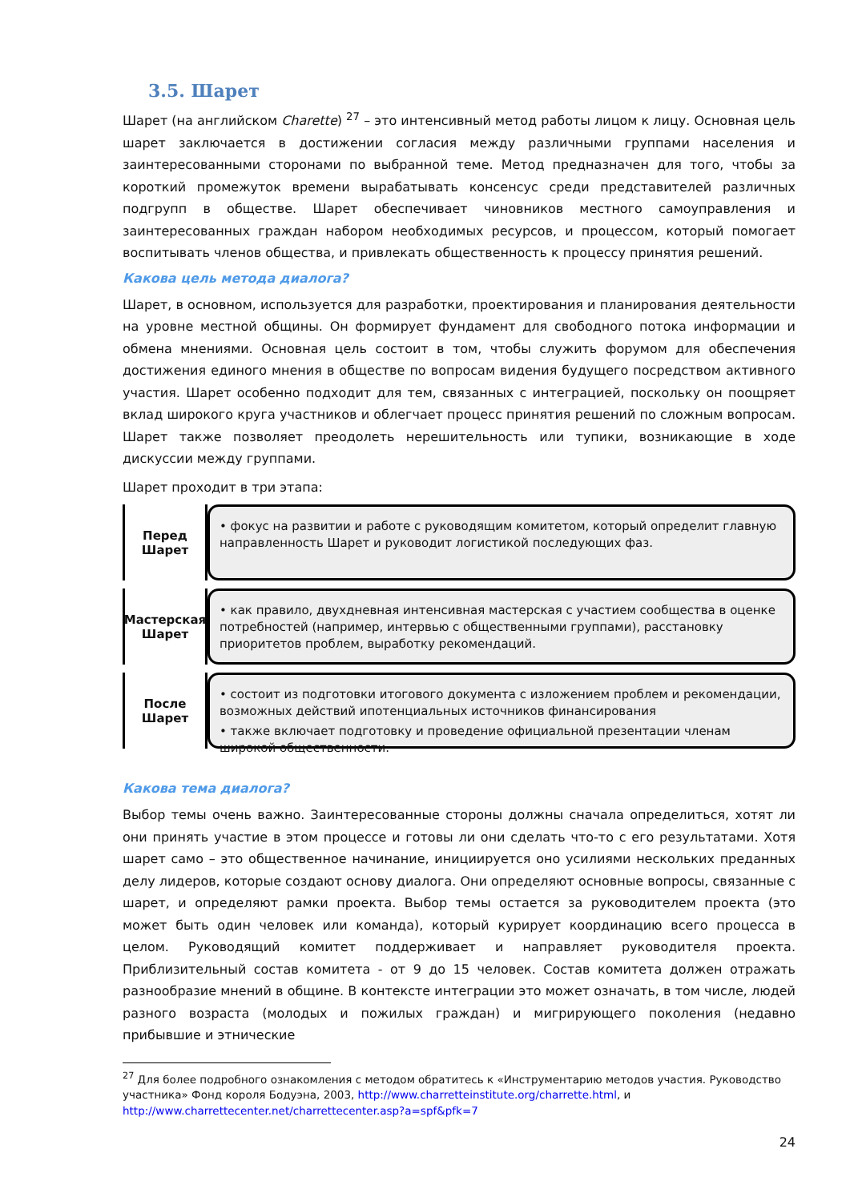3.5. Шарет
Шарет (на английском Charette) <sup>27</sup> – это интенсивный метод работы лицом к лицу. Основная цель шарет заключается в достижении согласия между различными группами населения и заинтересованными сторонами по выбранной теме. Метод предназначен для того, чтобы за короткий промежуток времени вырабатывать консенсус среди представителей различных подгрупп в обществе. Шарет обеспечивает чиновников местного самоуправления и заинтересованных граждан набором необходимых ресурсов, и процессом, который помогает воспитывать членов общества, и привлекать общественность к процессу принятия решений.
Какова цель метода диалога?
Шарет, в основном, используется для разработки, проектирования и планирования деятельности на уровне местной общины. Он формирует фундамент для свободного потока информации и обмена мнениями. Основная цель состоит в том, чтобы служить форумом для обеспечения достижения единого мнения в обществе по вопросам видения будущего посредством активного участия. Шарет особенно подходит для тем, связанных с интеграцией, поскольку он поощряет вклад широкого круга участников и облегчает процесс принятия решений по сложным вопросам. Шарет также позволяет преодолеть нерешительность или тупики, возникающие в ходе дискуссии между группами.
Шарет проходит в три этапа:
Перед
Шарет
• фокус на развитии и работе с руководящим комитетом, который определит главную направленность Шарет и руководит логистикой последующих фаз.
Мастерская
Шарет
• как правило, двухдневная интенсивная мастерская с участием сообщества в оценке потребностей (например, интервью с общественными группами), расстановку приоритетов проблем, выработку рекомендаций.
После
Шарет
• состоит из подготовки итогового документа с изложением проблем и рекомендации, возможных действий ипотенциальных источников финансирования
• также включает подготовку и проведение официальной презентации членам широкой общественности.
Какова тема диалога?
Выбор темы очень важно. Заинтересованные стороны должны сначала определиться, хотят ли они принять участие в этом процессе и готовы ли они сделать что-то с его результатами. Хотя шарет само – это общественное начинание, инициируется оно усилиями нескольких преданных делу лидеров, которые создают основу диалога. Они определяют основные вопросы, связанные с шарет, и определяют рамки проекта. Выбор темы остается за руководителем проекта (это может быть один человек или команда), который курирует координацию всего процесса в целом. Руководящий комитет поддерживает и направляет руководителя проекта. Приблизительный состав комитета - от 9 до 15 человек. Состав комитета должен отражать разнообразие мнений в общине. В контексте интеграции это может означать, в том числе, людей разного возраста (молодых и пожилых граждан) и мигрирующего поколения (недавно прибывшие и этнические
<sup>27</sup> Для более подробного ознакомления с методом обратитесь к «Инструментарию методов участия. Руководство участника» Фонд короля Бодуэна, 2003, http://www.charretteinstitute.org/charrette.html, и http://www.charrettecenter.net/charrettecenter.asp?a=spf&pfk=7
24